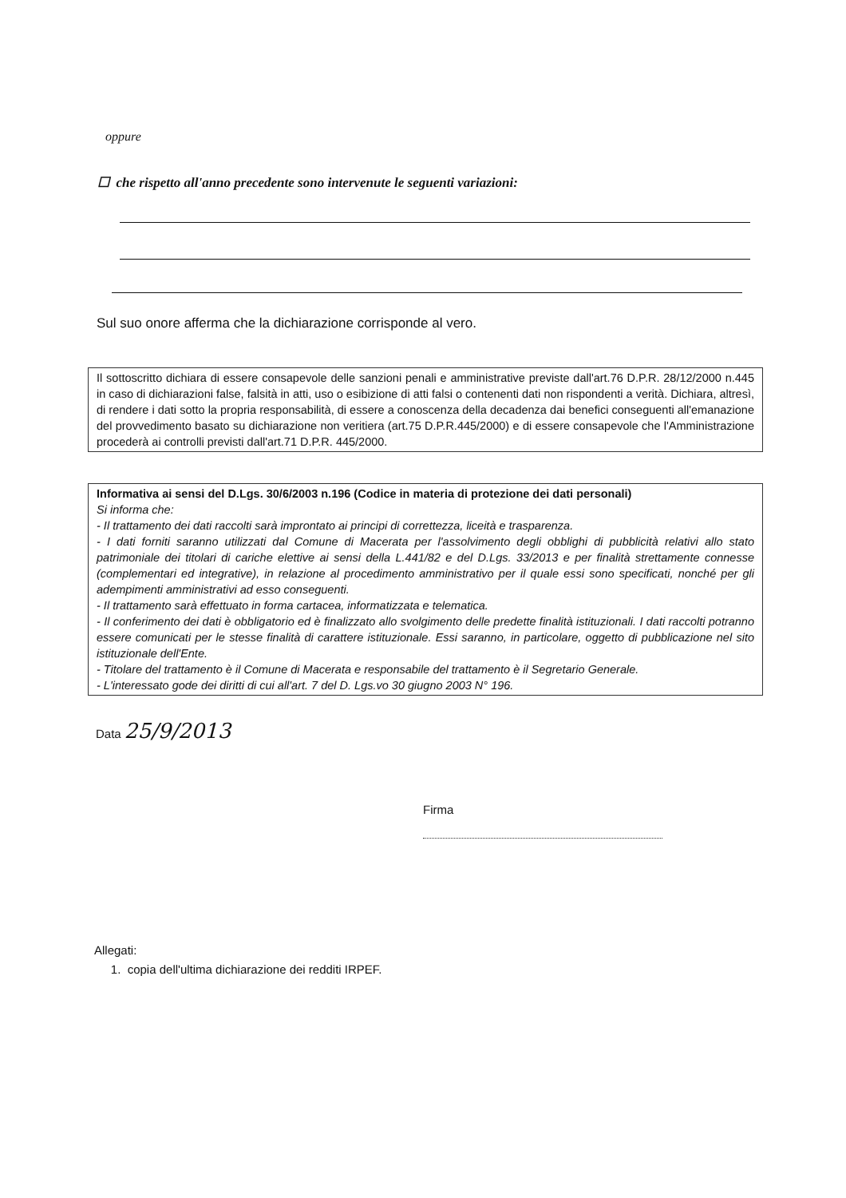oppure
☐ che rispetto all'anno precedente sono intervenute le seguenti variazioni:
Sul suo onore afferma che la dichiarazione corrisponde al vero.
Il sottoscritto dichiara di essere consapevole delle sanzioni penali e amministrative previste dall'art.76 D.P.R. 28/12/2000 n.445 in caso di dichiarazioni false, falsità in atti, uso o esibizione di atti falsi o contenenti dati non rispondenti a verità. Dichiara, altresì, di rendere i dati sotto la propria responsabilità, di essere a conoscenza della decadenza dai benefici conseguenti all'emanazione del provvedimento basato su dichiarazione non veritiera (art.75 D.P.R.445/2000) e di essere consapevole che l'Amministrazione procederà ai controlli previsti dall'art.71 D.P.R. 445/2000.
Informativa ai sensi del D.Lgs. 30/6/2003 n.196 (Codice in materia di protezione dei dati personali)
Si informa che:
- Il trattamento dei dati raccolti sarà improntato ai principi di correttezza, liceità e trasparenza.
- I dati forniti saranno utilizzati dal Comune di Macerata per l'assolvimento degli obblighi di pubblicità relativi allo stato patrimoniale dei titolari di cariche elettive ai sensi della L.441/82 e del D.Lgs. 33/2013 e per finalità strettamente connesse (complementari ed integrative), in relazione al procedimento amministrativo per il quale essi sono specificati, nonché per gli adempimenti amministrativi ad esso conseguenti.
- Il trattamento sarà effettuato in forma cartacea, informatizzata e telematica.
- Il conferimento dei dati è obbligatorio ed è finalizzato allo svolgimento delle predette finalità istituzionali. I dati raccolti potranno essere comunicati per le stesse finalità di carattere istituzionale. Essi saranno, in particolare, oggetto di pubblicazione nel sito istituzionale dell'Ente.
- Titolare del trattamento è il Comune di Macerata e responsabile del trattamento è il Segretario Generale.
- L'interessato gode dei diritti di cui all'art. 7 del D. Lgs.vo 30 giugno 2003 N° 196.
Data 25/9/2013
Firma
Allegati:
1. copia dell'ultima dichiarazione dei redditi IRPEF.